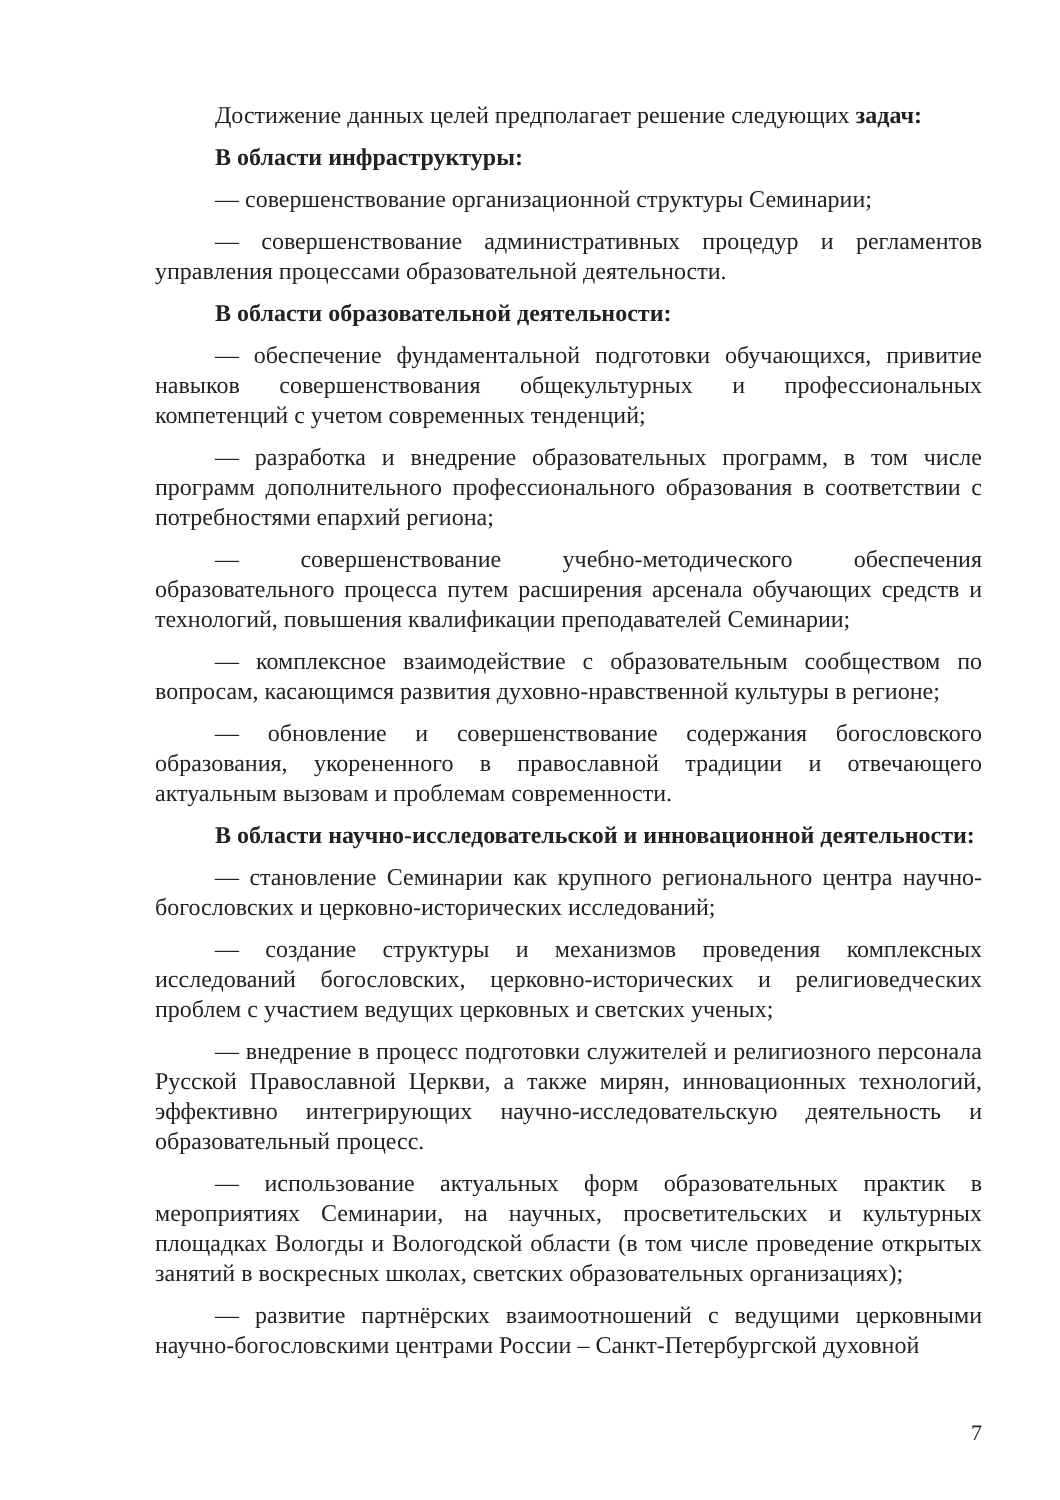Достижение данных целей предполагает решение следующих задач:
В области инфраструктуры:
— совершенствование организационной структуры Семинарии;
— совершенствование административных процедур и регламентов управления процессами образовательной деятельности.
В области образовательной деятельности:
— обеспечение фундаментальной подготовки обучающихся, привитие навыков совершенствования общекультурных и профессиональных компетенций с учетом современных тенденций;
— разработка и внедрение образовательных программ, в том числе программ дополнительного профессионального образования в соответствии с потребностями епархий региона;
— совершенствование учебно-методического обеспечения образовательного процесса путем расширения арсенала обучающих средств и технологий, повышения квалификации преподавателей Семинарии;
— комплексное взаимодействие с образовательным сообществом по вопросам, касающимся развития духовно-нравственной культуры в регионе;
— обновление и совершенствование содержания богословского образования, укорененного в православной традиции и отвечающего актуальным вызовам и проблемам современности.
В области научно-исследовательской и инновационной деятельности:
— становление Семинарии как крупного регионального центра научно-богословских и церковно-исторических исследований;
— создание структуры и механизмов проведения комплексных исследований богословских, церковно-исторических и религиоведческих проблем с участием ведущих церковных и светских ученых;
— внедрение в процесс подготовки служителей и религиозного персонала Русской Православной Церкви, а также мирян, инновационных технологий, эффективно интегрирующих научно-исследовательскую деятельность и образовательный процесс.
— использование актуальных форм образовательных практик в мероприятиях Семинарии, на научных, просветительских и культурных площадках Вологды и Вологодской области (в том числе проведение открытых занятий в воскресных школах, светских образовательных организациях);
— развитие партнёрских взаимоотношений с ведущими церковными научно-богословскими центрами России – Санкт-Петербургской духовной
7